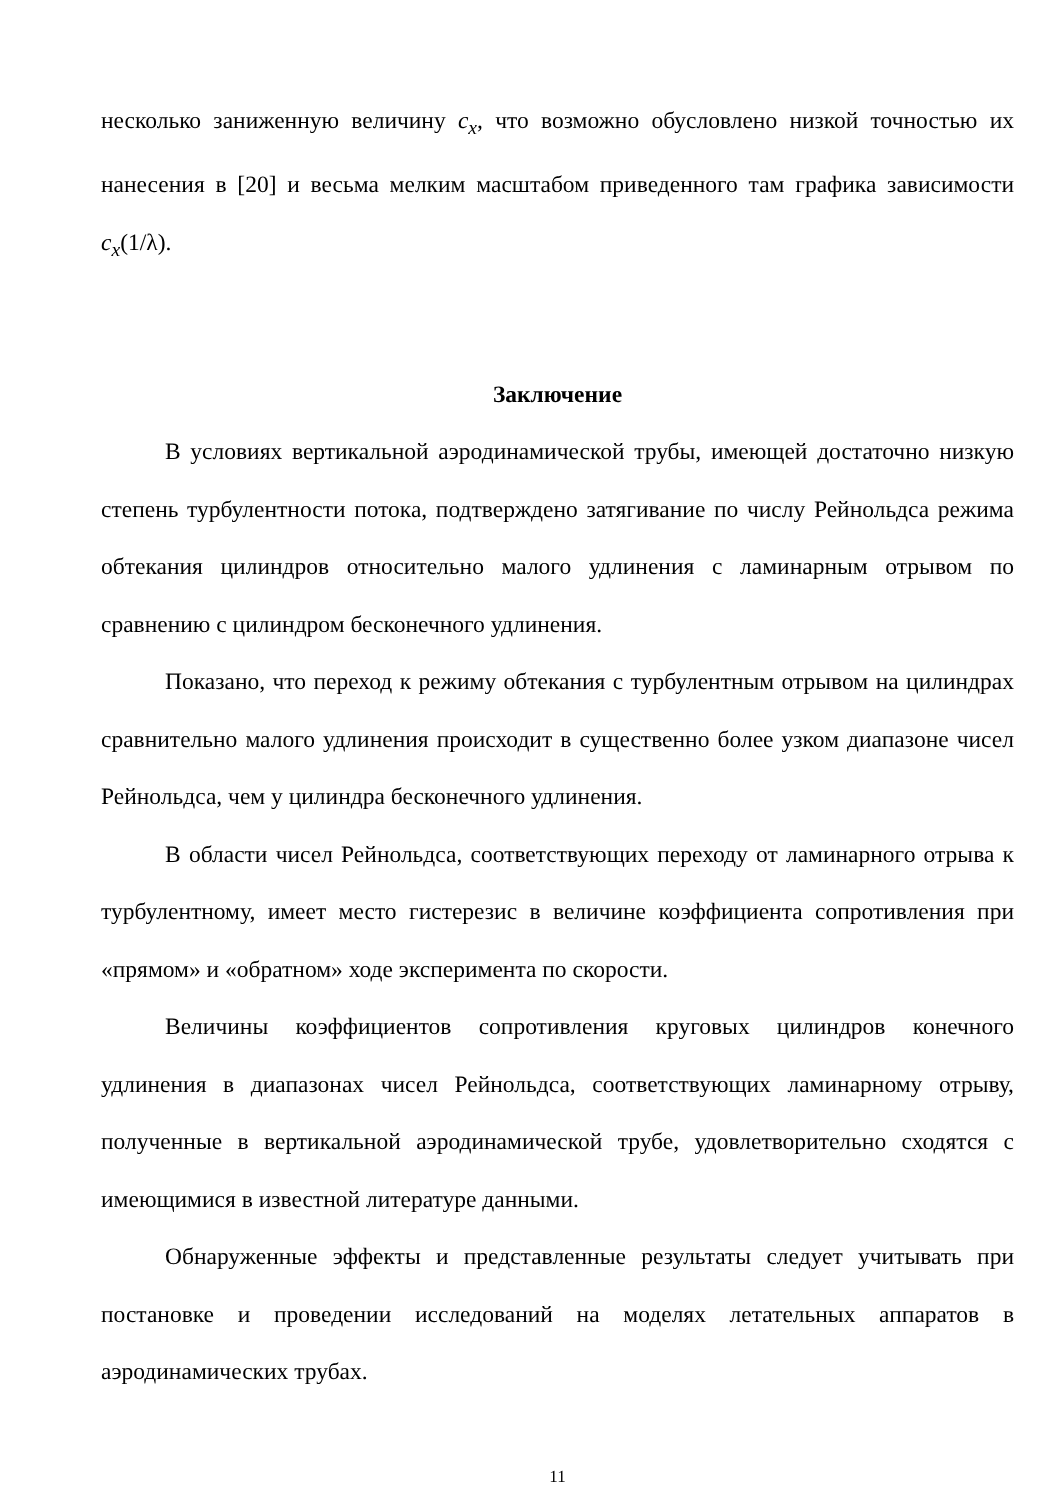несколько заниженную величину c<sub>x</sub>, что возможно обусловлено низкой точностью их нанесения в [20] и весьма мелким масштабом приведенного там графика зависимости c<sub>x</sub>(1/λ).
Заключение
В условиях вертикальной аэродинамической трубы, имеющей достаточно низкую степень турбулентности потока, подтверждено затягивание по числу Рейнольдса режима обтекания цилиндров относительно малого удлинения с ламинарным отрывом по сравнению с цилиндром бесконечного удлинения.
Показано, что переход к режиму обтекания с турбулентным отрывом на цилиндрах сравнительно малого удлинения происходит в существенно более узком диапазоне чисел Рейнольдса, чем у цилиндра бесконечного удлинения.
В области чисел Рейнольдса, соответствующих переходу от ламинарного отрыва к турбулентному, имеет место гистерезис в величине коэффициента сопротивления при «прямом» и «обратном» ходе эксперимента по скорости.
Величины коэффициентов сопротивления круговых цилиндров конечного удлинения в диапазонах чисел Рейнольдса, соответствующих ламинарному отрыву, полученные в вертикальной аэродинамической трубе, удовлетворительно сходятся с имеющимися в известной литературе данными.
Обнаруженные эффекты и представленные результаты следует учитывать при постановке и проведении исследований на моделях летательных аппаратов в аэродинамических трубах.
11